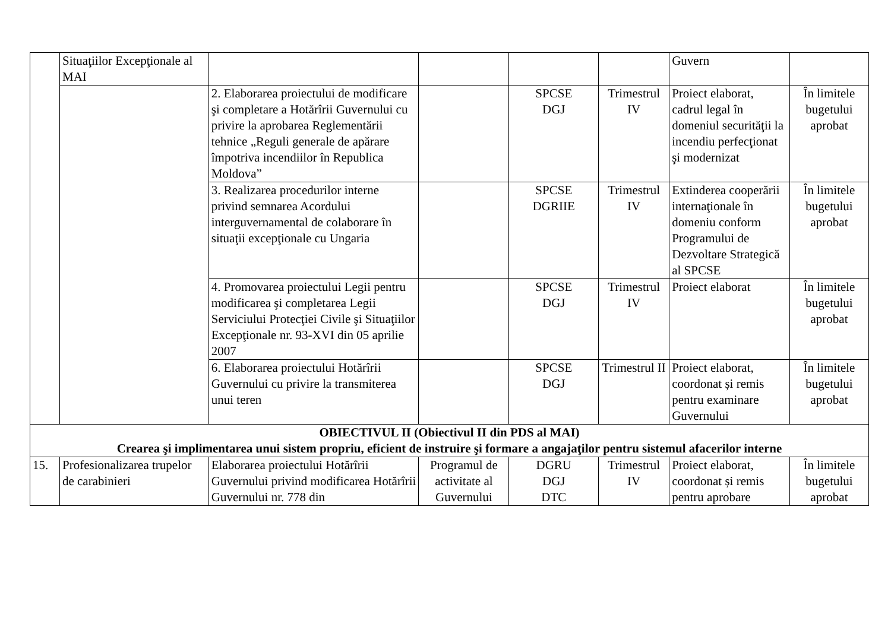| | Situaţiilor Excepţionale al MAI | | | | | Guvern | |
| | | 2. Elaborarea proiectului de modificare şi completare a Hotărîrii Guvernului cu privire la aprobarea Reglementării tehnice „Reguli generale de apărare împotriva incendiilor în Republica Moldova” | | SPCSE DGJ | Trimestrul IV | Proiect elaborat, cadrul legal în domeniul securităţii la incendiu perfecţionat şi modernizat | În limitele bugetului aprobat |
| | | 3. Realizarea procedurilor interne privind semnarea Acordului interguvernamental de colaborare în situaţii excepţionale cu Ungaria | | SPCSE DGRIIE | Trimestrul IV | Extinderea cooperării internaţionale în domeniu conform Programului de Dezvoltare Strategică al SPCSE | În limitele bugetului aprobat |
| | | 4. Promovarea proiectului Legii pentru modificarea şi completarea Legii Serviciului Protecţiei Civile şi Situaţiilor Excepţionale nr. 93-XVI din 05 aprilie 2007 | | SPCSE DGJ | Trimestrul IV | Proiect elaborat | În limitele bugetului aprobat |
| | | 6. Elaborarea proiectului Hotărîrii Guvernului cu privire la transmiterea unui teren | | SPCSE DGJ | Trimestrul II | Proiect elaborat, coordonat și remis pentru examinare Guvernului | În limitele bugetului aprobat |
| OBIECTIVUL II (Obiectivul II din PDS al MAI) Crearea şi implimentarea unui sistem propriu, eficient de instruire şi formare a angajaţilor pentru sistemul afacerilor interne | | | | | | | |
| 15. | Profesionalizarea trupelor de carabinieri | Elaborarea proiectului Hotărîrii Guvernului privind modificarea Hotărîrii Guvernului nr. 778 din | Programul de activitate al Guvernului | DGRU DGJ DTC | Trimestrul IV | Proiect elaborat, coordonat și remis pentru aprobare | În limitele bugetului aprobat |